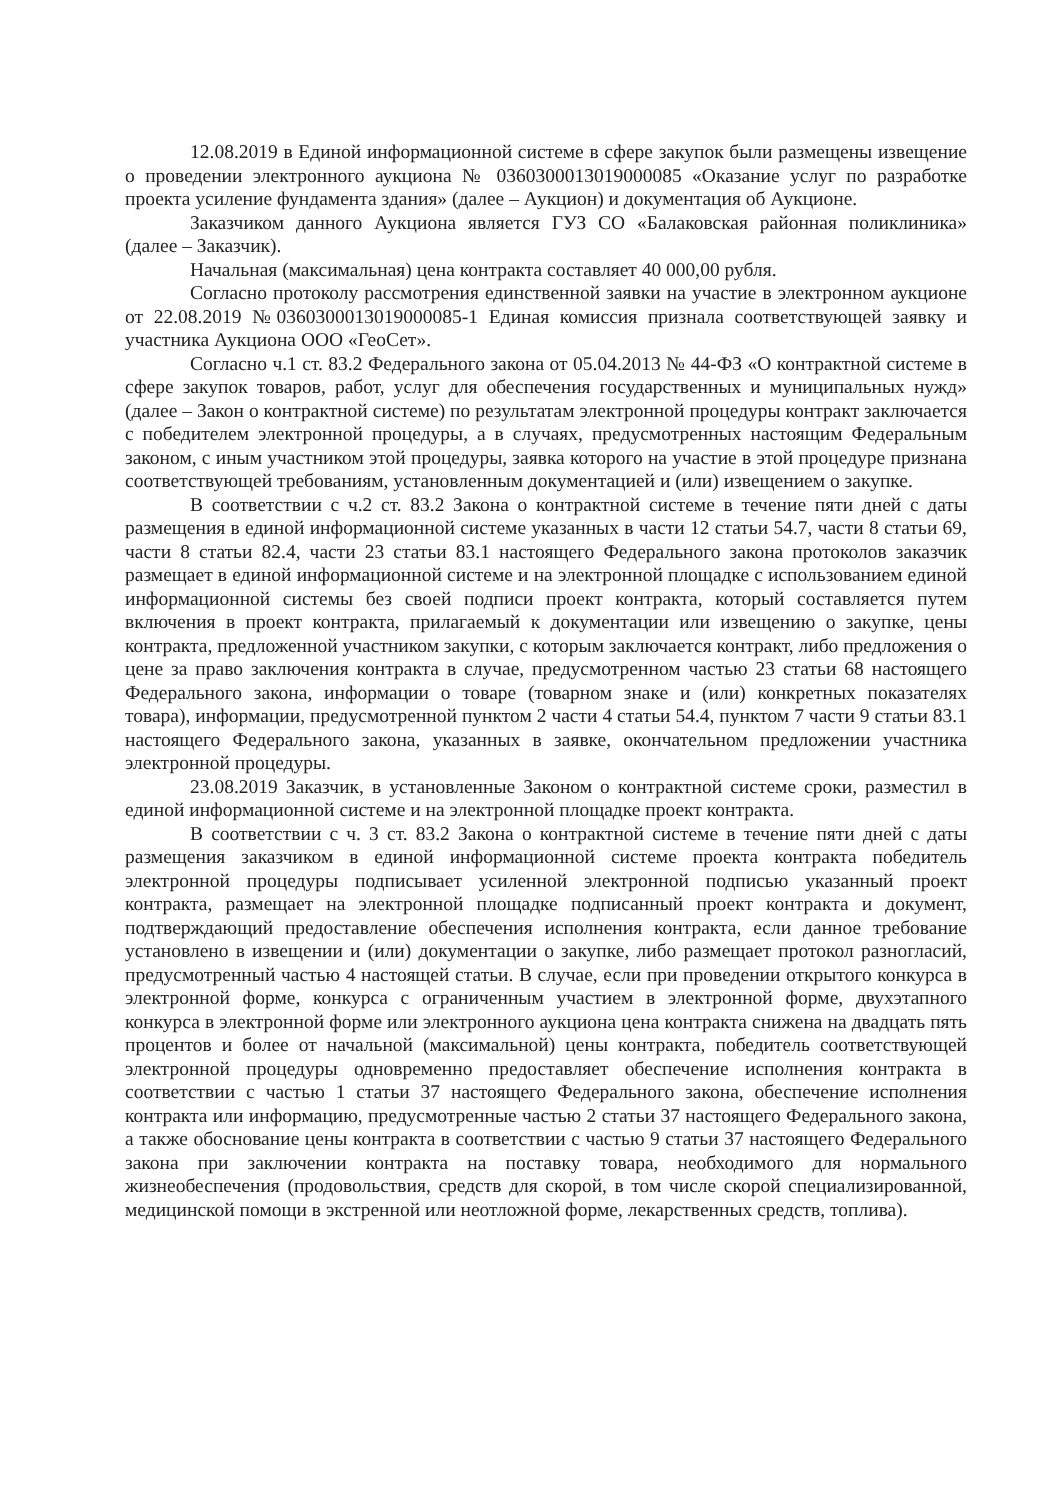12.08.2019 в Единой информационной системе в сфере закупок были размещены извещение о проведении электронного аукциона № 0360300013019000085 «Оказание услуг по разработке проекта усиление фундамента здания» (далее – Аукцион) и документация об Аукционе.
Заказчиком данного Аукциона является ГУЗ СО «Балаковская районная поликлиника» (далее – Заказчик).
Начальная (максимальная) цена контракта составляет 40 000,00 рубля.
Согласно протоколу рассмотрения единственной заявки на участие в электронном аукционе от 22.08.2019 №0360300013019000085-1 Единая комиссия признала соответствующей заявку и участника Аукциона ООО «ГеоСет».
Согласно ч.1 ст. 83.2 Федерального закона от 05.04.2013 № 44-ФЗ «О контрактной системе в сфере закупок товаров, работ, услуг для обеспечения государственных и муниципальных нужд» (далее – Закон о контрактной системе) по результатам электронной процедуры контракт заключается с победителем электронной процедуры, а в случаях, предусмотренных настоящим Федеральным законом, с иным участником этой процедуры, заявка которого на участие в этой процедуре признана соответствующей требованиям, установленным документацией и (или) извещением о закупке.
В соответствии с ч.2 ст. 83.2 Закона о контрактной системе в течение пяти дней с даты размещения в единой информационной системе указанных в части 12 статьи 54.7, части 8 статьи 69, части 8 статьи 82.4, части 23 статьи 83.1 настоящего Федерального закона протоколов заказчик размещает в единой информационной системе и на электронной площадке с использованием единой информационной системы без своей подписи проект контракта, который составляется путем включения в проект контракта, прилагаемый к документации или извещению о закупке, цены контракта, предложенной участником закупки, с которым заключается контракт, либо предложения о цене за право заключения контракта в случае, предусмотренном частью 23 статьи 68 настоящего Федерального закона, информации о товаре (товарном знаке и (или) конкретных показателях товара), информации, предусмотренной пунктом 2 части 4 статьи 54.4, пунктом 7 части 9 статьи 83.1 настоящего Федерального закона, указанных в заявке, окончательном предложении участника электронной процедуры.
23.08.2019 Заказчик, в установленные Законом о контрактной системе сроки, разместил в единой информационной системе и на электронной площадке проект контракта.
В соответствии с ч. 3 ст. 83.2 Закона о контрактной системе в течение пяти дней с даты размещения заказчиком в единой информационной системе проекта контракта победитель электронной процедуры подписывает усиленной электронной подписью указанный проект контракта, размещает на электронной площадке подписанный проект контракта и документ, подтверждающий предоставление обеспечения исполнения контракта, если данное требование установлено в извещении и (или) документации о закупке, либо размещает протокол разногласий, предусмотренный частью 4 настоящей статьи. В случае, если при проведении открытого конкурса в электронной форме, конкурса с ограниченным участием в электронной форме, двухэтапного конкурса в электронной форме или электронного аукциона цена контракта снижена на двадцать пять процентов и более от начальной (максимальной) цены контракта, победитель соответствующей электронной процедуры одновременно предоставляет обеспечение исполнения контракта в соответствии с частью 1 статьи 37 настоящего Федерального закона, обеспечение исполнения контракта или информацию, предусмотренные частью 2 статьи 37 настоящего Федерального закона, а также обоснование цены контракта в соответствии с частью 9 статьи 37 настоящего Федерального закона при заключении контракта на поставку товара, необходимого для нормального жизнеобеспечения (продовольствия, средств для скорой, в том числе скорой специализированной, медицинской помощи в экстренной или неотложной форме, лекарственных средств, топлива).